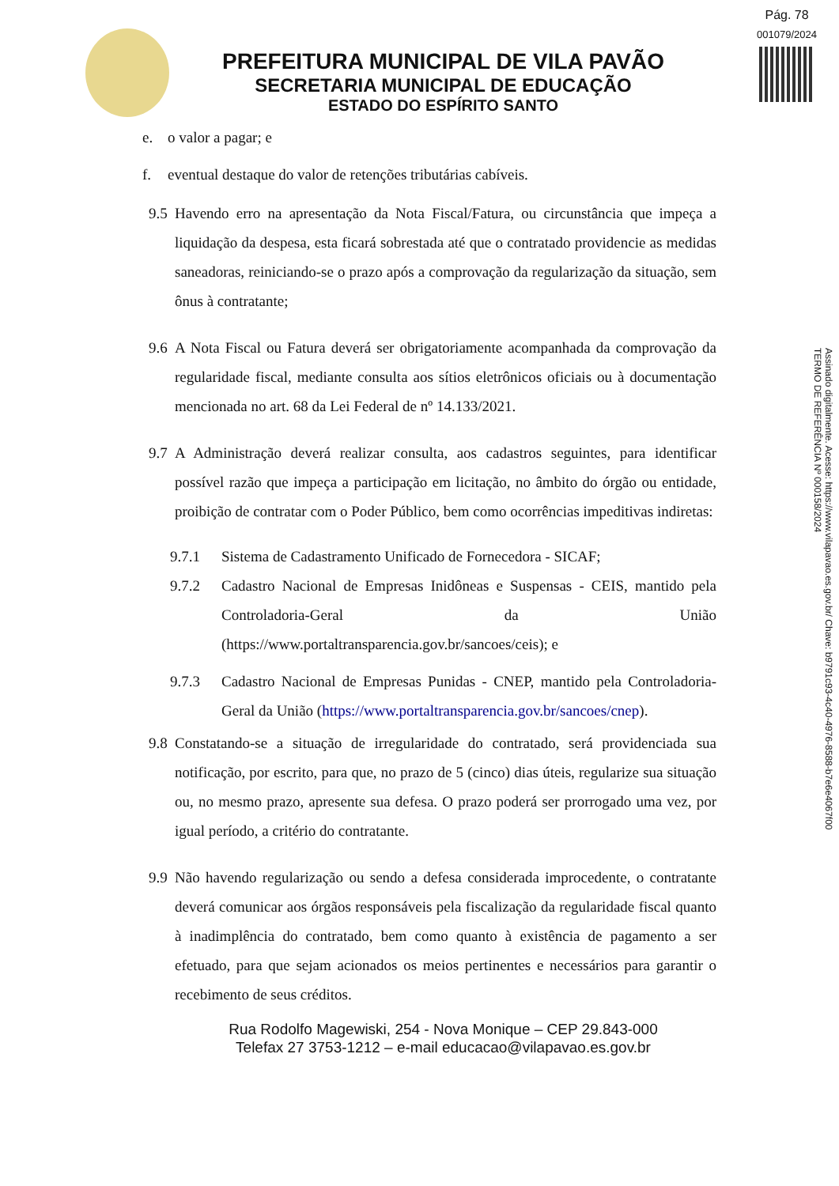Pág. 78
001079/2024
PREFEITURA MUNICIPAL DE VILA PAVÃO
SECRETARIA MUNICIPAL DE EDUCAÇÃO
ESTADO DO ESPÍRITO SANTO
e. o valor a pagar; e
f. eventual destaque do valor de retenções tributárias cabíveis.
9.5 Havendo erro na apresentação da Nota Fiscal/Fatura, ou circunstância que impeça a liquidação da despesa, esta ficará sobrestada até que o contratado providencie as medidas saneadoras, reiniciando-se o prazo após a comprovação da regularização da situação, sem ônus à contratante;
9.6 A Nota Fiscal ou Fatura deverá ser obrigatoriamente acompanhada da comprovação da regularidade fiscal, mediante consulta aos sítios eletrônicos oficiais ou à documentação mencionada no art. 68 da Lei Federal de nº 14.133/2021.
9.7 A Administração deverá realizar consulta, aos cadastros seguintes, para identificar possível razão que impeça a participação em licitação, no âmbito do órgão ou entidade, proibição de contratar com o Poder Público, bem como ocorrências impeditivas indiretas:
9.7.1 Sistema de Cadastramento Unificado de Fornecedora - SICAF;
9.7.2 Cadastro Nacional de Empresas Inidôneas e Suspensas - CEIS, mantido pela Controladoria-Geral da União (https://www.portaltransparencia.gov.br/sancoes/ceis); e
9.7.3 Cadastro Nacional de Empresas Punidas - CNEP, mantido pela Controladoria-Geral da União (https://www.portaltransparencia.gov.br/sancoes/cnep).
9.8 Constatando-se a situação de irregularidade do contratado, será providenciada sua notificação, por escrito, para que, no prazo de 5 (cinco) dias úteis, regularize sua situação ou, no mesmo prazo, apresente sua defesa. O prazo poderá ser prorrogado uma vez, por igual período, a critério do contratante.
9.9 Não havendo regularização ou sendo a defesa considerada improcedente, o contratante deverá comunicar aos órgãos responsáveis pela fiscalização da regularidade fiscal quanto à inadimplência do contratado, bem como quanto à existência de pagamento a ser efetuado, para que sejam acionados os meios pertinentes e necessários para garantir o recebimento de seus créditos.
Rua Rodolfo Magewiski, 254 - Nova Monique – CEP 29.843-000
Telefax 27 3753-1212 – e-mail educacao@vilapavao.es.gov.br
Assinado digitalmente. Acesse: https://www.vilapavao.es.gov.br/ Chave: b9791c93-4c40-4976-8588-b7e6e4067f00
TERMO DE REFERÊNCIA Nº 000158/2024